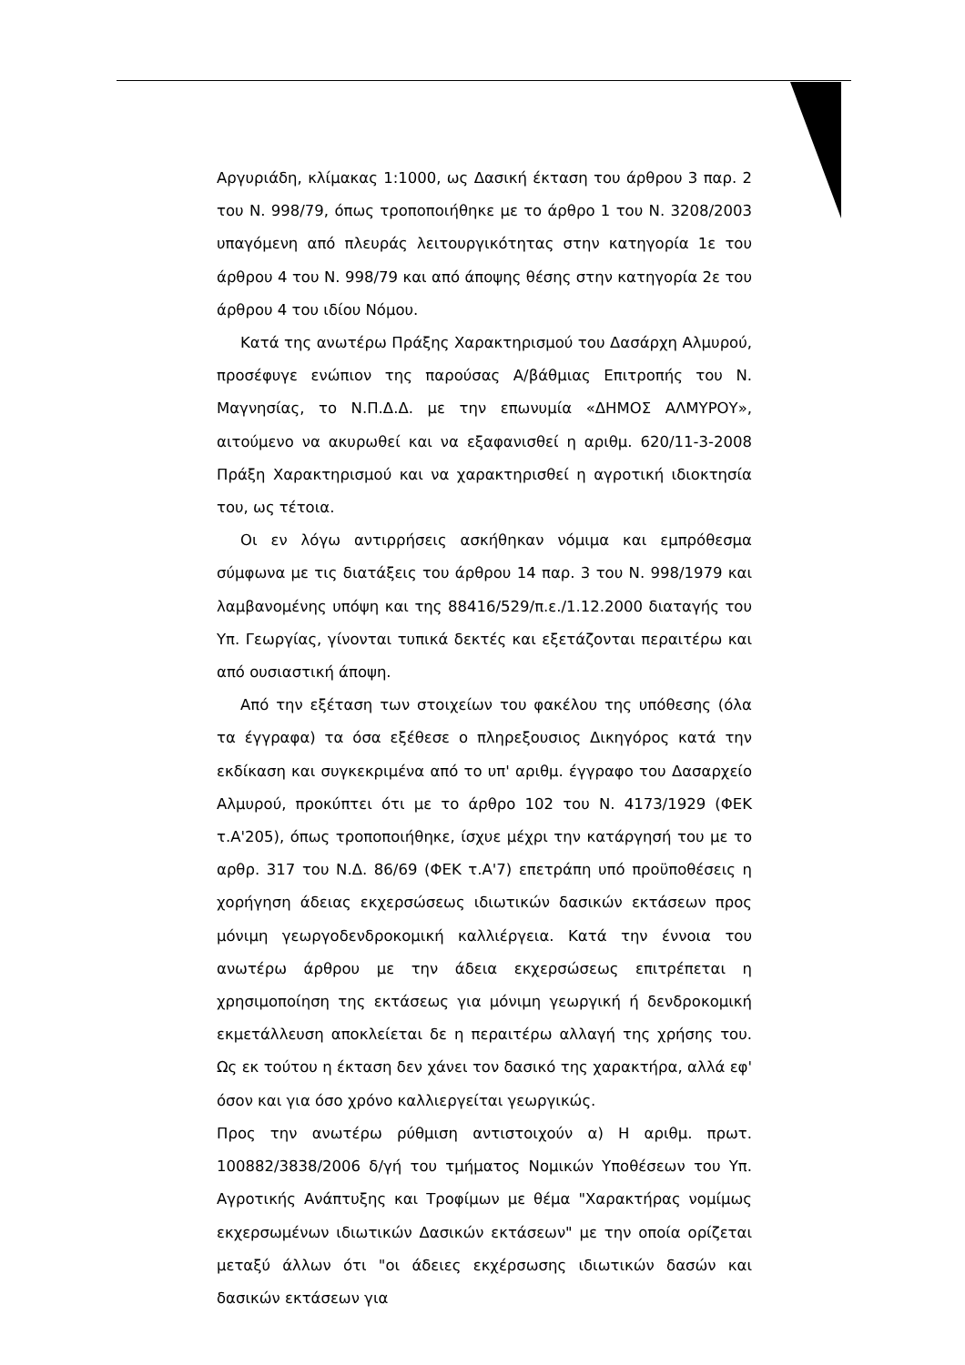Αργυριάδη, κλίμακας 1:1000, ως Δασική έκταση του άρθρου 3 παρ. 2 του Ν. 998/79, όπως τροποποιήθηκε με το άρθρο 1 του Ν. 3208/2003 υπαγόμενη από πλευράς λειτουργικότητας στην κατηγορία 1ε του άρθρου 4 του Ν. 998/79 και από άποψης θέσης στην κατηγορία 2ε του άρθρου 4 του ιδίου Νόμου.
Κατά της ανωτέρω Πράξης Χαρακτηρισμού του Δασάρχη Αλμυρού, προσέφυγε ενώπιον της παρούσας Α/βάθμιας Επιτροπής του Ν. Μαγνησίας, το Ν.Π.Δ.Δ. με την επωνυμία «ΔΗΜΟΣ ΑΛΜΥΡΟΥ», αιτούμενο να ακυρωθεί και να εξαφανισθεί η αριθμ. 620/11-3-2008 Πράξη Χαρακτηρισμού και να χαρακτηρισθεί η αγροτική ιδιοκτησία του, ως τέτοια.
Οι εν λόγω αντιρρήσεις ασκήθηκαν νόμιμα και εμπρόθεσμα σύμφωνα με τις διατάξεις του άρθρου 14 παρ. 3 του Ν. 998/1979 και λαμβανομένης υπόψη και της 88416/529/π.ε./1.12.2000 διαταγής του Υπ. Γεωργίας, γίνονται τυπικά δεκτές και εξετάζονται περαιτέρω και από ουσιαστική άποψη.
Από την εξέταση των στοιχείων του φακέλου της υπόθεσης (όλα τα έγγραφα) τα όσα εξέθεσε ο πληρεξουσιος Δικηγόρος κατά την εκδίκαση και συγκεκριμένα από το υπ' αριθμ. έγγραφο του Δασαρχείο Αλμυρού, προκύπτει ότι με το άρθρο 102 του Ν. 4173/1929 (ΦΕΚ τ.Α'205), όπως τροποποιήθηκε, ίσχυε μέχρι την κατάργησή του με το αρθρ. 317 του Ν.Δ. 86/69 (ΦΕΚ τ.Α'7) επετράπη υπό προϋποθέσεις η χορήγηση άδειας εκχερσώσεως ιδιωτικών δασικών εκτάσεων προς μόνιμη γεωργοδενδροκομική καλλιέργεια. Κατά την έννοια του ανωτέρω άρθρου με την άδεια εκχερσώσεως επιτρέπεται η χρησιμοποίηση της εκτάσεως για μόνιμη γεωργική ή δενδροκομική εκμετάλλευση αποκλείεται δε η περαιτέρω αλλαγή της χρήσης του. Ως εκ τούτου η έκταση δεν χάνει τον δασικό της χαρακτήρα, αλλά εφ' όσον και για όσο χρόνο καλλιεργείται γεωργικώς.
Προς την ανωτέρω ρύθμιση αντιστοιχούν α) Η αριθμ. πρωτ. 100882/3838/2006 δ/γή του τμήματος Νομικών Υποθέσεων του Υπ. Αγροτικής Ανάπτυξης και Τροφίμων με θέμα "Χαρακτήρας νομίμως εκχερσωμένων ιδιωτικών Δασικών εκτάσεων" με την οποία ορίζεται μεταξύ άλλων ότι "οι άδειες εκχέρσωσης ιδιωτικών δασών και δασικών εκτάσεων για